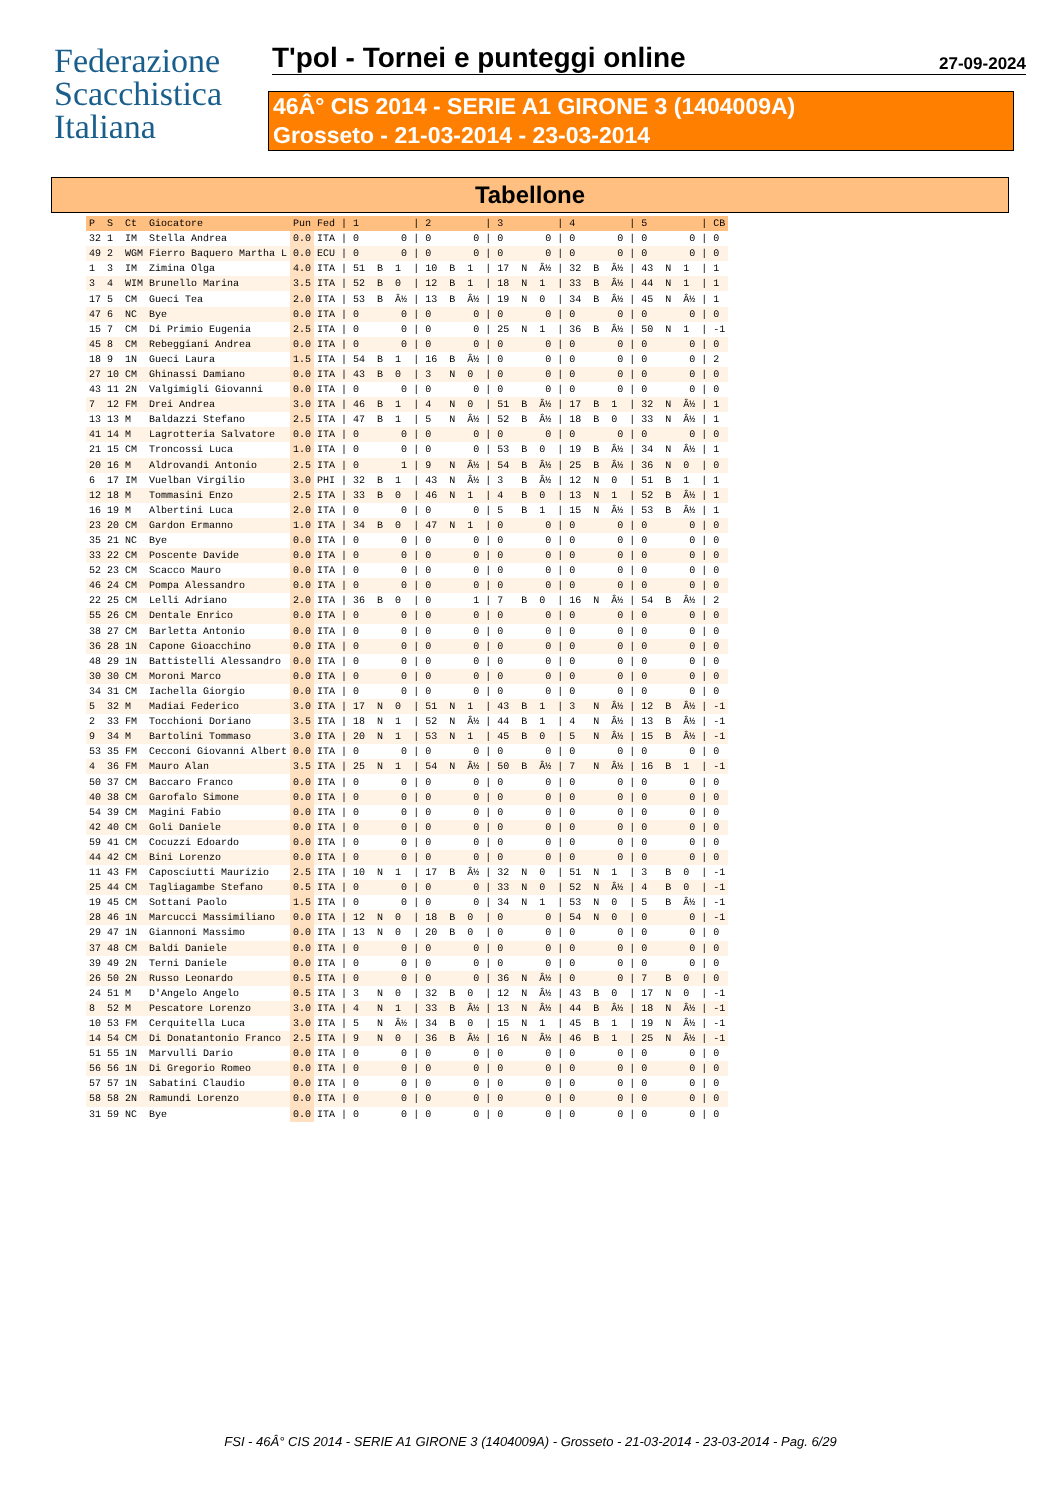Federazione
Scacchistica
Italiana
T'pol - Tornei e punteggi online 27-09-2024
46Â° CIS 2014 - SERIE A1 GIRONE 3 (1404009A)
Grosseto - 21-03-2014 - 23-03-2014
Tabellone
| P | S | Ct | Giocatore | Pun | Fed | / 1 | / 2 | / 3 | / 4 | / 5 | / CB |
| --- | --- | --- | --- | --- | --- | --- | --- | --- | --- | --- | --- |
| 32 | 1 | IM | Stella Andrea | 0.0 | ITA | / 0 0 | / 0 0 | / 0 0 | / 0 0 | / 0 0 | / 0 |
| 49 | 2 | WGM | Fierro Baquero Martha L | 0.0 | ECU | / 0 0 | / 0 0 | / 0 0 | / 0 0 | / 0 0 | / 0 |
| 1 | 3 | IM | Zimina Olga | 4.0 | ITA | / 51 B 1 | / 10 B 1 | / 17 N Â½ | / 32 B Â½ | / 43 N 1 | / 1 |
| 3 | 4 | WIM | Brunello Marina | 3.5 | ITA | / 52 B 0 | / 12 B 1 | / 18 N 1 | / 33 B Â½ | / 44 N 1 | / 1 |
| 17 | 5 | CM | Gueci Tea | 2.0 | ITA | / 53 B Â½ | / 13 B Â½ | / 19 N 0 | / 34 B Â½ | / 45 N Â½ | / 1 |
| 47 | 6 | NC | Bye | 0.0 | ITA | / 0 0 | / 0 0 | / 0 0 | / 0 0 | / 0 0 | / 0 |
| 15 | 7 | CM | Di Primio Eugenia | 2.5 | ITA | / 0 0 | / 0 0 | / 25 N 1 | / 36 B Â½ | / 50 N 1 | / -1 |
| 45 | 8 | CM | Rebeggiani Andrea | 0.0 | ITA | / 0 0 | / 0 0 | / 0 0 | / 0 0 | / 0 0 | / 0 |
| 18 | 9 | 1N | Gueci Laura | 1.5 | ITA | / 54 B 1 | / 16 B Â½ | / 0 0 | / 0 0 | / 0 0 | / 2 |
| 27 | 10 | CM | Ghinassi Damiano | 0.0 | ITA | / 43 B 0 | / 3 N 0 | / 0 0 | / 0 0 | / 0 0 | / 0 |
| 43 | 11 | 2N | Valgimigli Giovanni | 0.0 | ITA | / 0 0 | / 0 0 | / 0 0 | / 0 0 | / 0 0 | / 0 |
| 7 | 12 | FM | Drei Andrea | 3.0 | ITA | / 46 B 1 | / 4 N 0 | / 51 B Â½ | / 17 B 1 | / 32 N Â½ | / 1 |
| 13 | 13 | M | Baldazzi Stefano | 2.5 | ITA | / 47 B 1 | / 5 N Â½ | / 52 B Â½ | / 18 B 0 | / 33 N Â½ | / 1 |
| 41 | 14 | M | Lagrotteria Salvatore | 0.0 | ITA | / 0 0 | / 0 0 | / 0 0 | / 0 0 | / 0 0 | / 0 |
| 21 | 15 | CM | Troncossi Luca | 1.0 | ITA | / 0 0 | / 0 0 | / 53 B 0 | / 19 B Â½ | / 34 N Â½ | / 1 |
| 20 | 16 | M | Aldrovandi Antonio | 2.5 | ITA | / 0 1 | / 9 N Â½ | / 54 B Â½ | / 25 B Â½ | / 36 N 0 | / 0 |
| 6 | 17 | IM | Vuelban Virgilio | 3.0 | PHI | / 32 B 1 | / 43 N Â½ | / 3 B Â½ | / 12 N 0 | / 51 B 1 | / 1 |
| 12 | 18 | M | Tommasini Enzo | 2.5 | ITA | / 33 B 0 | / 46 N 1 | / 4 B 0 | / 13 N 1 | / 52 B Â½ | / 1 |
| 16 | 19 | M | Albertini Luca | 2.0 | ITA | / 0 0 | / 0 0 | / 5 B 1 | / 15 N Â½ | / 53 B Â½ | / 1 |
| 23 | 20 | CM | Gardon Ermanno | 1.0 | ITA | / 34 B 0 | / 47 N 1 | / 0 0 | / 0 0 | / 0 0 | / 0 |
| 35 | 21 | NC | Bye | 0.0 | ITA | / 0 0 | / 0 0 | / 0 0 | / 0 0 | / 0 0 | / 0 |
| 33 | 22 | CM | Poscente Davide | 0.0 | ITA | / 0 0 | / 0 0 | / 0 0 | / 0 0 | / 0 0 | / 0 |
| 52 | 23 | CM | Scacco Mauro | 0.0 | ITA | / 0 0 | / 0 0 | / 0 0 | / 0 0 | / 0 0 | / 0 |
| 46 | 24 | CM | Pompa Alessandro | 0.0 | ITA | / 0 0 | / 0 0 | / 0 0 | / 0 0 | / 0 0 | / 0 |
| 22 | 25 | CM | Lelli Adriano | 2.0 | ITA | / 36 B 0 | / 0 1 | / 7 B 0 | / 16 N Â½ | / 54 B Â½ | / 2 |
| 55 | 26 | CM | Dentale Enrico | 0.0 | ITA | / 0 0 | / 0 0 | / 0 0 | / 0 0 | / 0 0 | / 0 |
| 38 | 27 | CM | Barletta Antonio | 0.0 | ITA | / 0 0 | / 0 0 | / 0 0 | / 0 0 | / 0 0 | / 0 |
| 36 | 28 | 1N | Capone Gioacchino | 0.0 | ITA | / 0 0 | / 0 0 | / 0 0 | / 0 0 | / 0 0 | / 0 |
| 48 | 29 | 1N | Battistelli Alessandro | 0.0 | ITA | / 0 0 | / 0 0 | / 0 0 | / 0 0 | / 0 0 | / 0 |
| 30 | 30 | CM | Moroni Marco | 0.0 | ITA | / 0 0 | / 0 0 | / 0 0 | / 0 0 | / 0 0 | / 0 |
| 34 | 31 | CM | Iachella Giorgio | 0.0 | ITA | / 0 0 | / 0 0 | / 0 0 | / 0 0 | / 0 0 | / 0 |
| 5 | 32 | M | Madiai Federico | 3.0 | ITA | / 17 N 0 | / 51 N 1 | / 43 B 1 | / 3 N Â½ | / 12 B Â½ | / -1 |
| 2 | 33 | FM | Tocchioni Doriano | 3.5 | ITA | / 18 N 1 | / 52 N Â½ | / 44 B 1 | / 4 N Â½ | / 13 B Â½ | / -1 |
| 9 | 34 | M | Bartolini Tommaso | 3.0 | ITA | / 20 N 1 | / 53 N 1 | / 45 B 0 | / 5 N Â½ | / 15 B Â½ | / -1 |
| 53 | 35 | FM | Cecconi Giovanni Albert | 0.0 | ITA | / 0 0 | / 0 0 | / 0 0 | / 0 0 | / 0 0 | / 0 |
| 4 | 36 | FM | Mauro Alan | 3.5 | ITA | / 25 N 1 | / 54 N Â½ | / 50 B Â½ | / 7 N Â½ | / 16 B 1 | / -1 |
| 50 | 37 | CM | Baccaro Franco | 0.0 | ITA | / 0 0 | / 0 0 | / 0 0 | / 0 0 | / 0 0 | / 0 |
| 40 | 38 | CM | Garofalo Simone | 0.0 | ITA | / 0 0 | / 0 0 | / 0 0 | / 0 0 | / 0 0 | / 0 |
| 54 | 39 | CM | Magini Fabio | 0.0 | ITA | / 0 0 | / 0 0 | / 0 0 | / 0 0 | / 0 0 | / 0 |
| 42 | 40 | CM | Goli Daniele | 0.0 | ITA | / 0 0 | / 0 0 | / 0 0 | / 0 0 | / 0 0 | / 0 |
| 59 | 41 | CM | Cocuzzi Edoardo | 0.0 | ITA | / 0 0 | / 0 0 | / 0 0 | / 0 0 | / 0 0 | / 0 |
| 44 | 42 | CM | Bini Lorenzo | 0.0 | ITA | / 0 0 | / 0 0 | / 0 0 | / 0 0 | / 0 0 | / 0 |
| 11 | 43 | FM | Caposciutti Maurizio | 2.5 | ITA | / 10 N 1 | / 17 B Â½ | / 32 N 0 | / 51 N 1 | / 3 B 0 | / -1 |
| 25 | 44 | CM | Tagliagambe Stefano | 0.5 | ITA | / 0 0 | / 0 0 | / 33 N 0 | / 52 N Â½ | / 4 B 0 | / -1 |
| 19 | 45 | CM | Sottani Paolo | 1.5 | ITA | / 0 0 | / 0 0 | / 34 N 1 | / 53 N 0 | / 5 B Â½ | / -1 |
| 28 | 46 | 1N | Marcucci Massimiliano | 0.0 | ITA | / 12 N 0 | / 18 B 0 | / 0 0 | / 54 N 0 | / 0 0 | / -1 |
| 29 | 47 | 1N | Giannoni Massimo | 0.0 | ITA | / 13 N 0 | / 20 B 0 | / 0 0 | / 0 0 | / 0 0 | / 0 |
| 37 | 48 | CM | Baldi Daniele | 0.0 | ITA | / 0 0 | / 0 0 | / 0 0 | / 0 0 | / 0 0 | / 0 |
| 39 | 49 | 2N | Terni Daniele | 0.0 | ITA | / 0 0 | / 0 0 | / 0 0 | / 0 0 | / 0 0 | / 0 |
| 26 | 50 | 2N | Russo Leonardo | 0.5 | ITA | / 0 0 | / 0 0 | / 36 N Â½ | / 0 0 | / 7 B 0 | / 0 |
| 24 | 51 | M | D'Angelo Angelo | 0.5 | ITA | / 3 N 0 | / 32 B 0 | / 12 N Â½ | / 43 B 0 | / 17 N 0 | / -1 |
| 8 | 52 | M | Pescatore Lorenzo | 3.0 | ITA | / 4 N 1 | / 33 B Â½ | / 13 N Â½ | / 44 B Â½ | / 18 N Â½ | / -1 |
| 10 | 53 | FM | Cerquitella Luca | 3.0 | ITA | / 5 N Â½ | / 34 B 0 | / 15 N 1 | / 45 B 1 | / 19 N Â½ | / -1 |
| 14 | 54 | CM | Di Donatantonio Franco | 2.5 | ITA | / 9 N 0 | / 36 B Â½ | / 16 N Â½ | / 46 B 1 | / 25 N Â½ | / -1 |
| 51 | 55 | 1N | Marvulli Dario | 0.0 | ITA | / 0 0 | / 0 0 | / 0 0 | / 0 0 | / 0 0 | / 0 |
| 56 | 56 | 1N | Di Gregorio Romeo | 0.0 | ITA | / 0 0 | / 0 0 | / 0 0 | / 0 0 | / 0 0 | / 0 |
| 57 | 57 | 1N | Sabatini Claudio | 0.0 | ITA | / 0 0 | / 0 0 | / 0 0 | / 0 0 | / 0 0 | / 0 |
| 58 | 58 | 2N | Ramundi Lorenzo | 0.0 | ITA | / 0 0 | / 0 0 | / 0 0 | / 0 0 | / 0 0 | / 0 |
| 31 | 59 | NC | Bye | 0.0 | ITA | / 0 0 | / 0 0 | / 0 0 | / 0 0 | / 0 0 | / 0 |
FSI - 46Â° CIS 2014 - SERIE A1 GIRONE 3 (1404009A) - Grosseto - 21-03-2014 - 23-03-2014 - Pag. 6/29